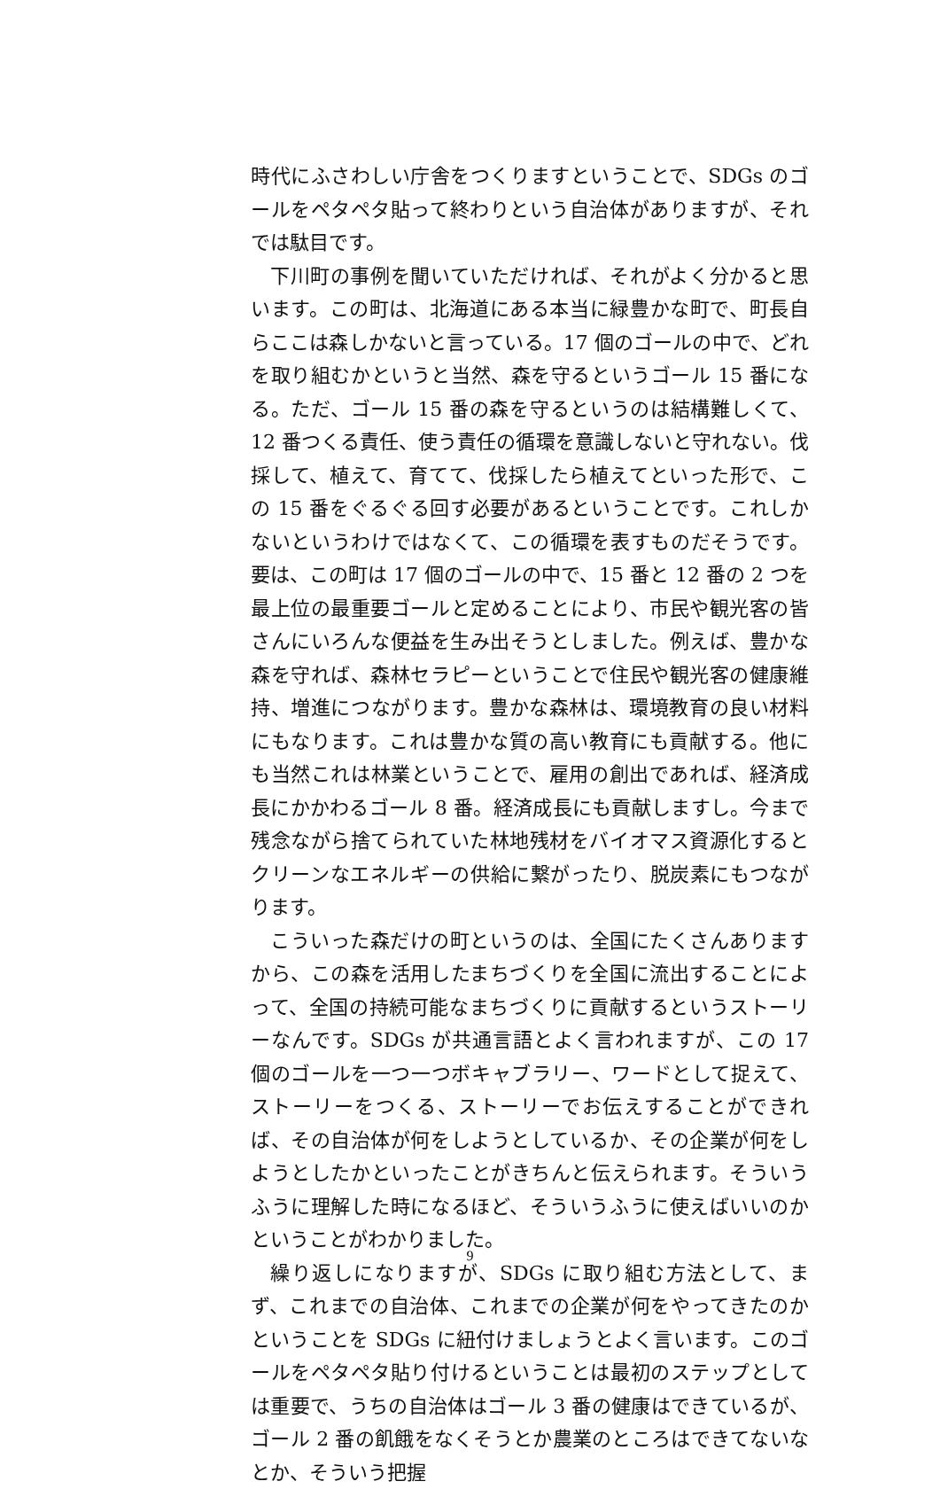時代にふさわしい庁舎をつくりますということで、SDGs のゴールをペタペタ貼って終わりという自治体がありますが、それでは駄目です。
下川町の事例を聞いていただければ、それがよく分かると思います。この町は、北海道にある本当に緑豊かな町で、町長自らここは森しかないと言っている。17 個のゴールの中で、どれを取り組むかというと当然、森を守るというゴール 15 番になる。ただ、ゴール 15 番の森を守るというのは結構難しくて、12 番つくる責任、使う責任の循環を意識しないと守れない。伐採して、植えて、育てて、伐採したら植えてといった形で、この 15 番をぐるぐる回す必要があるということです。これしかないというわけではなくて、この循環を表すものだそうです。要は、この町は 17 個のゴールの中で、15 番と 12 番の 2 つを最上位の最重要ゴールと定めることにより、市民や観光客の皆さんにいろんな便益を生み出そうとしました。例えば、豊かな森を守れば、森林セラピーということで住民や観光客の健康維持、増進につながります。豊かな森林は、環境教育の良い材料にもなります。これは豊かな質の高い教育にも貢献する。他にも当然これは林業ということで、雇用の創出であれば、経済成長にかかわるゴール 8 番。経済成長にも貢献しますし。今まで残念ながら捨てられていた林地残材をバイオマス資源化するとクリーンなエネルギーの供給に繋がったり、脱炭素にもつながります。
こういった森だけの町というのは、全国にたくさんありますから、この森を活用したまちづくりを全国に流出することによって、全国の持続可能なまちづくりに貢献するというストーリーなんです。SDGs が共通言語とよく言われますが、この 17 個のゴールを一つ一つボキャブラリー、ワードとして捉えて、ストーリーをつくる、ストーリーでお伝えすることができれば、その自治体が何をしようとしているか、その企業が何をしようとしたかといったことがきちんと伝えられます。そういうふうに理解した時になるほど、そういうふうに使えばいいのかということがわかりました。
繰り返しになりますが、SDGs に取り組む方法として、まず、これまでの自治体、これまでの企業が何をやってきたのかということを SDGs に紐付けましょうとよく言います。このゴールをペタペタ貼り付けるということは最初のステップとしては重要で、うちの自治体はゴール 3 番の健康はできているが、ゴール 2 番の飢餓をなくそうとか農業のところはできてないなとか、そういう把握
9